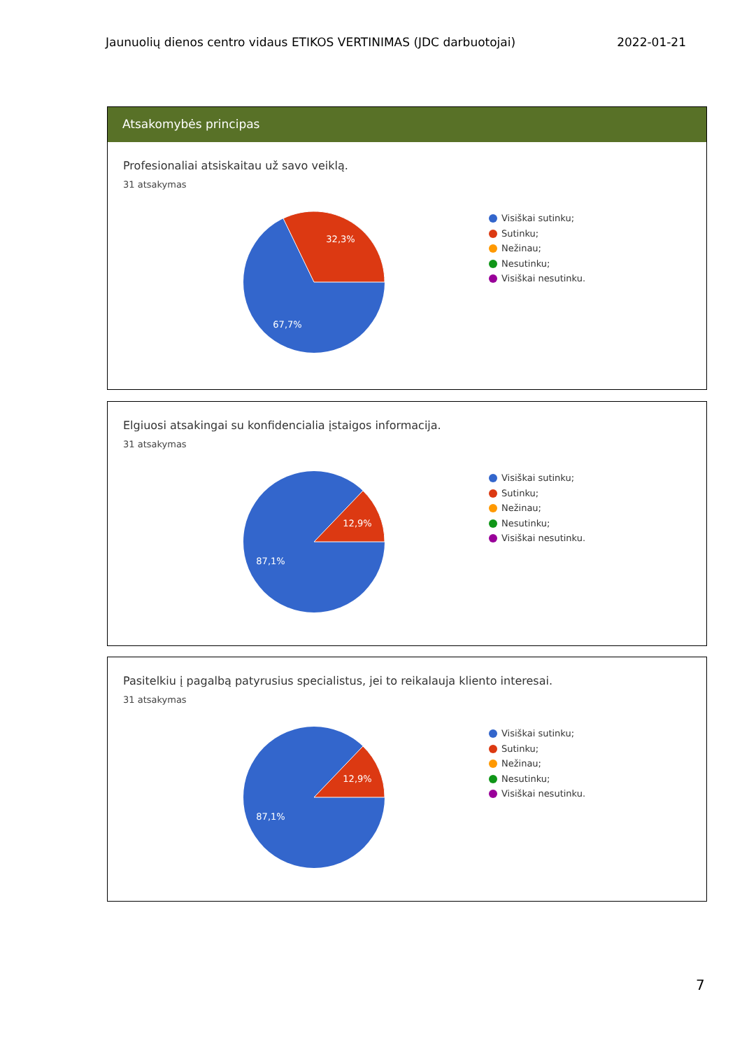Jaunuolių dienos centro vidaus ETIKOS VERTINIMAS (JDC darbuotojai) 2022-01-21
Atsakomybės principas
Profesionaliai atsiskaitau už savo veiklą.
31 atsakymas
32,3%
67,7%
Visiškai sutinku;
Sutinku;
Nežinau;
Nesutinku;
Visiškai nesutinku.
Elgiuosi atsakingai su konfidencialia įstaigos informacija.
31 atsakymas
12,9%
87,1%
Visiškai sutinku;
Sutinku;
Nežinau;
Nesutinku;
Visiškai nesutinku.
Pasitelkiu į pagalbą patyrusius specialistus, jei to reikalauja kliento interesai.
31 atsakymas
12,9%
87,1%
Visiškai sutinku;
Sutinku;
Nežinau;
Nesutinku;
Visiškai nesutinku.
7